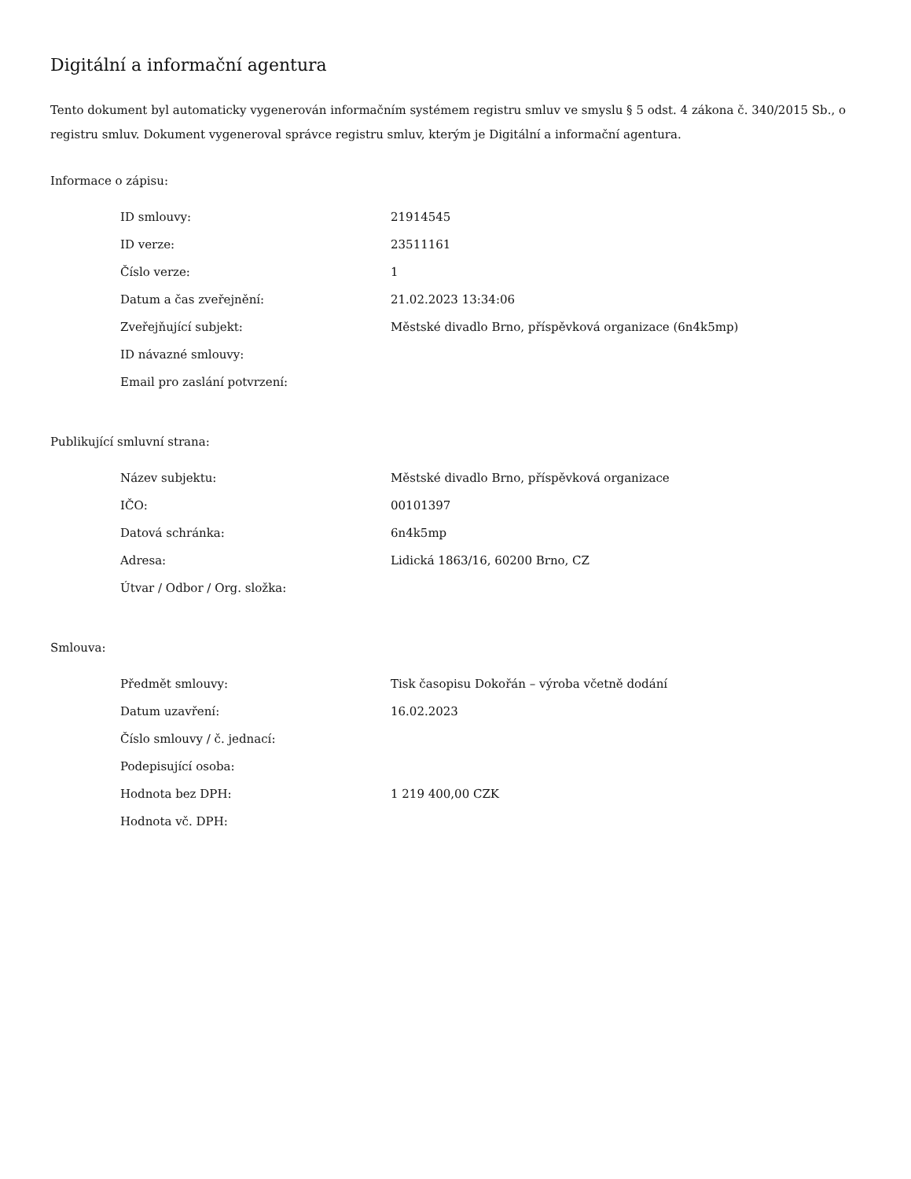Digitální a informační agentura
Tento dokument byl automaticky vygenerován informačním systémem registru smluv ve smyslu § 5 odst. 4 zákona č. 340/2015 Sb., o registru smluv. Dokument vygeneroval správce registru smluv, kterým je Digitální a informační agentura.
Informace o zápisu:
| ID smlouvy: | 21914545 |
| ID verze: | 23511161 |
| Číslo verze: | 1 |
| Datum a čas zveřejnění: | 21.02.2023 13:34:06 |
| Zveřejňující subjekt: | Městské divadlo Brno, příspěvková organizace (6n4k5mp) |
| ID návazné smlouvy: | |
| Email pro zaslání potvrzení: | |
Publikující smluvní strana:
| Název subjektu: | Městské divadlo Brno, příspěvková organizace |
| IČO: | 00101397 |
| Datová schránka: | 6n4k5mp |
| Adresa: | Lidická 1863/16, 60200 Brno, CZ |
| Útvar / Odbor / Org. složka: | |
Smlouva:
| Předmět smlouvy: | Tisk časopisu Dokořán – výroba včetně dodání |
| Datum uzavření: | 16.02.2023 |
| Číslo smlouvy / č. jednací: | |
| Podepisující osoba: | |
| Hodnota bez DPH: | 1 219 400,00 CZK |
| Hodnota vč. DPH: | |